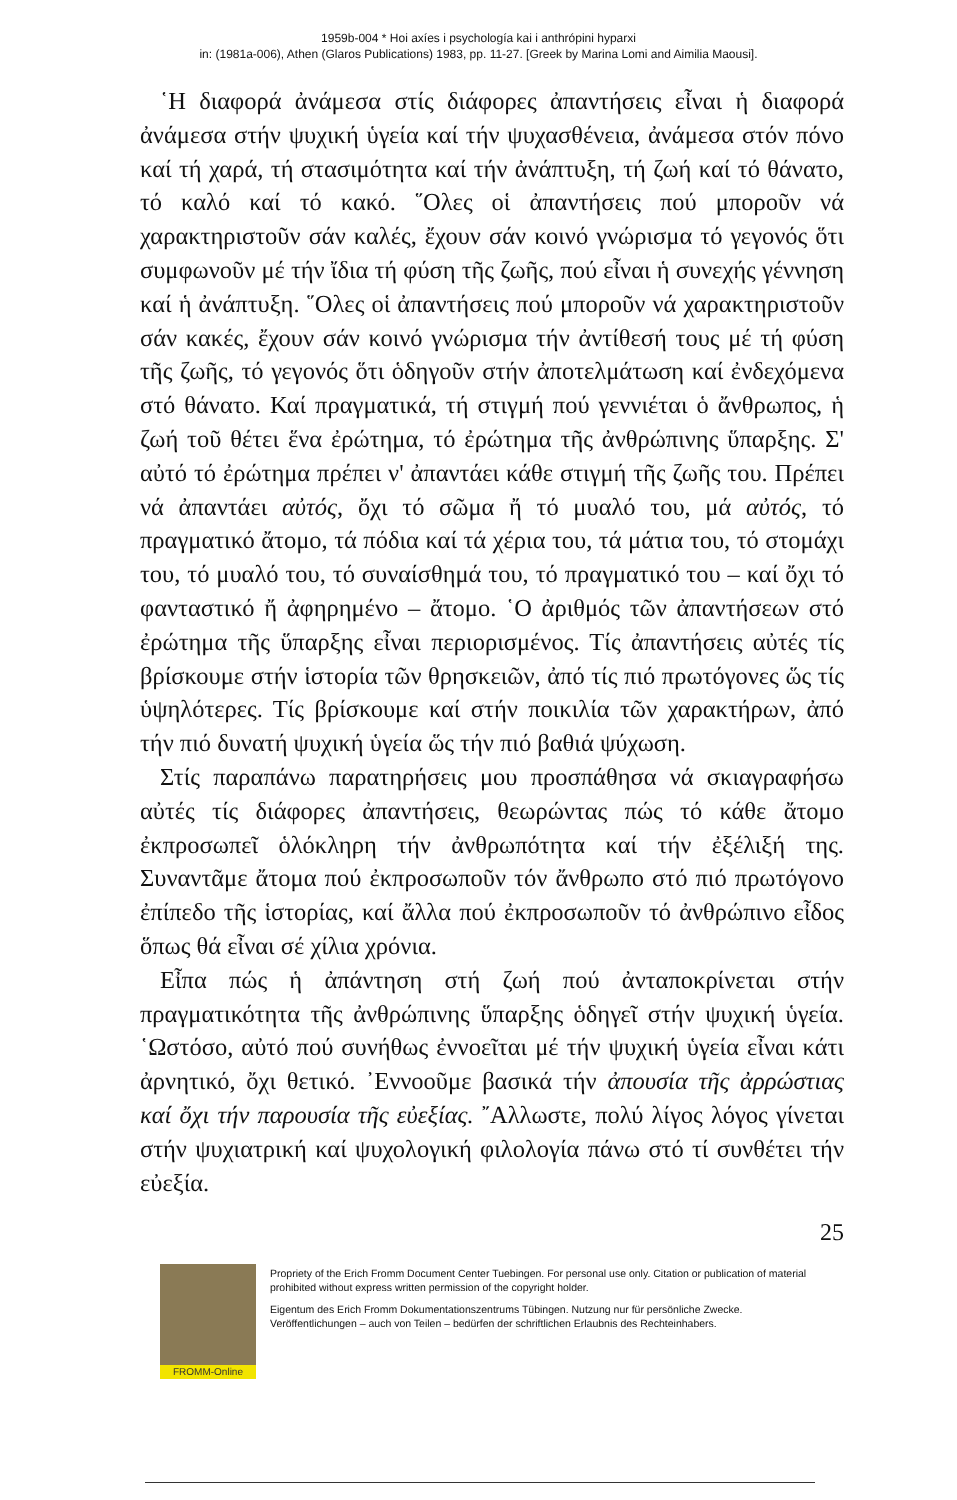1959b-004 * Hoi axíes i psychología kai i anthrópini hyparxi
in: (1981a-006), Athen (Glaros Publications) 1983, pp. 11-27. [Greek by Marina Lomi and Aimilia Maousi].
῾Η διαφορά ἀνάμεσα στίς διάφορες ἀπαντήσεις εἶναι ἡ διαφορά ἀνάμεσα στήν ψυχική ὑγεία καί τήν ψυχασθένεια, ἀνάμεσα στόν πόνο καί τή χαρά, τή στασιμότητα καί τήν ἀνάπτυξη, τή ζωή καί τό θάνατο, τό καλό καί τό κακό. ῞Ολες οἱ ἀπαντήσεις πού μποροῦν νά χαρακτηριστοῦν σάν καλές, ἔχουν σάν κοινό γνώρισμα τό γεγονός ὅτι συμφωνοῦν μέ τήν ἴδια τή φύση τῆς ζωῆς, πού εἶναι ἡ συνεχής γέννηση καί ἡ ἀνάπτυξη. ῞Ολες οἱ ἀπαντήσεις πού μποροῦν νά χαρακτηριστοῦν σάν κακές, ἔχουν σάν κοινό γνώρισμα τήν ἀντίθεσή τους μέ τή φύση τῆς ζωῆς, τό γεγονός ὅτι ὁδηγοῦν στήν ἀποτελμάτωση καί ἐνδεχόμενα στό θάνατο. Καί πραγματικά, τή στιγμή πού γεννιέται ὁ ἄνθρωπος, ἡ ζωή τοῦ θέτει ἕνα ἐρώτημα, τό ἐρώτημα τῆς ἀνθρώπινης ὕπαρξης. Σ' αὐτό τό ἐρώτημα πρέπει ν' ἀπαντάει κάθε στιγμή τῆς ζωῆς του. Πρέπει νά ἀπαντάει αὐτός, ὄχι τό σῶμα ἤ τό μυαλό του, μά αὐτός, τό πραγματικό ἄτομο, τά πόδια καί τά χέρια του, τά μάτια του, τό στομάχι του, τό μυαλό του, τό συναίσθημά του, τό πραγματικό του – καί ὄχι τό φανταστικό ἤ ἀφηρημένο – ἄτομο. ῾Ο ἀριθμός τῶν ἀπαντήσεων στό ἐρώτημα τῆς ὕπαρξης εἶναι περιορισμένος. Τίς ἀπαντήσεις αὐτές τίς βρίσκουμε στήν ἱστορία τῶν θρησκειῶν, ἀπό τίς πιό πρωτόγονες ὥς τίς ὑψηλότερες. Τίς βρίσκουμε καί στήν ποικιλία τῶν χαρακτήρων, ἀπό τήν πιό δυνατή ψυχική ὑγεία ὥς τήν πιό βαθιά ψύχωση.
Στίς παραπάνω παρατηρήσεις μου προσπάθησα νά σκιαγραφήσω αὐτές τίς διάφορες ἀπαντήσεις, θεωρώντας πώς τό κάθε ἄτομο ἐκπροσωπεῖ ὁλόκληρη τήν ἀνθρωπότητα καί τήν ἐξέλιξή της. Συναντᾶμε ἄτομα πού ἐκπροσωποῦν τόν ἄνθρωπο στό πιό πρωτόγονο ἐπίπεδο τῆς ἱστορίας, καί ἄλλα πού ἐκπροσωποῦν τό ἀνθρώπινο εἶδος ὅπως θά εἶναι σέ χίλια χρόνια.
Εἶπα πώς ἡ ἀπάντηση στή ζωή πού ἀνταποκρίνεται στήν πραγματικότητα τῆς ἀνθρώπινης ὕπαρξης ὁδηγεῖ στήν ψυχική ὑγεία. ῾Ωστόσο, αὐτό πού συνήθως ἐννοεῖται μέ τήν ψυχική ὑγεία εἶναι κάτι ἀρνητικό, ὄχι θετικό. ᾿Εννοοῦμε βασικά τήν ἀπουσία τῆς ἀρρώστιας καί ὄχι τήν παρουσία τῆς εὐεξίας. ῎Αλλωστε, πολύ λίγος λόγος γίνεται στήν ψυχιατρική καί ψυχολογική φιλολογία πάνω στό τί συνθέτει τήν εὐεξία.
25
FROMM-Online
Propriety of the Erich Fromm Document Center Tuebingen. For personal use only. Citation or publication of material prohibited without express written permission of the copyright holder.
Eigentum des Erich Fromm Dokumentationszentrums Tübingen. Nutzung nur für persönliche Zwecke. Veröffentlichungen – auch von Teilen – bedürfen der schriftlichen Erlaubnis des Rechteinhabers.